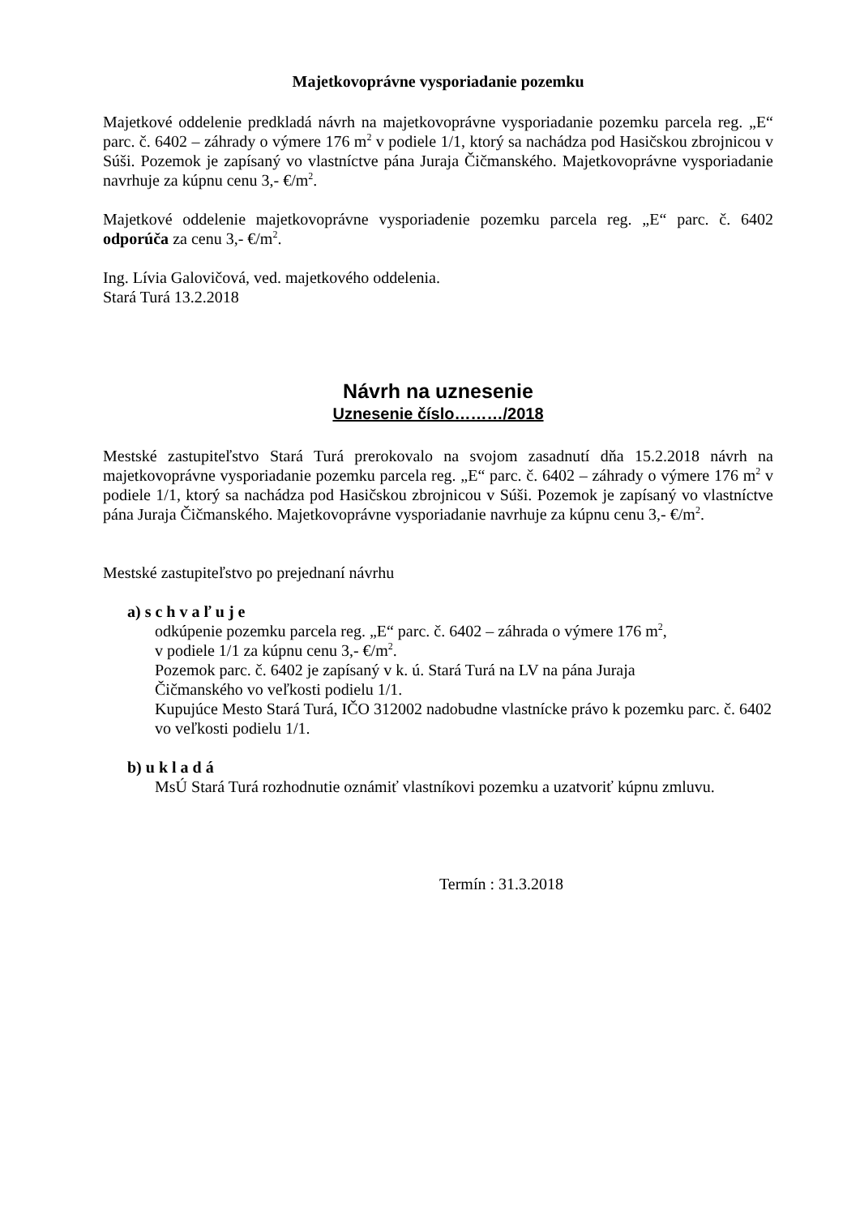Majetkovoprávne vysporiadanie pozemku
Majetkové oddelenie predkladá návrh na majetkovoprávne vysporiadanie pozemku parcela reg. „E“ parc. č. 6402 – záhrady o výmere 176 m<sup>2</sup> v podiele 1/1, ktorý sa nachádza pod Hasičskou zbrojnicou v Súši. Pozemok je zapísaný vo vlastníctve pána Juraja Čičmanského. Majetkovoprávne vysporiadanie navrhuje za kúpnu cenu 3,- €/m<sup>2</sup>.
Majetkové oddelenie majetkovoprávne vysporiadenie pozemku parcela reg. „E“ parc. č. 6402 odporúča za cenu 3,- €/m<sup>2</sup>.
Ing. Lívia Galovičová, ved. majetkového oddelenia.
Stará Turá 13.2.2018
Návrh na uznesenie
Uznesenie číslo………/2018
Mestské zastupiteľstvo Stará Turá prerokovalo na svojom zasadnutí dňa 15.2.2018 návrh na majetkovoprávne vysporiadanie pozemku parcela reg. „E“ parc. č. 6402 – záhrady o výmere 176 m<sup>2</sup> v podiele 1/1, ktorý sa nachádza pod Hasičskou zbrojnicou v Súši. Pozemok je zapísaný vo vlastníctve pána Juraja Čičmanského. Majetkovoprávne vysporiadanie navrhuje za kúpnu cenu 3,- €/m<sup>2</sup>.
Mestské zastupiteľstvo po prejednaní návrhu
a) s c h v a ľ u j e
odkúpenie pozemku parcela reg. „E“ parc. č. 6402 – záhrada o výmere 176 m<sup>2</sup>,
v podiele 1/1 za kúpnu cenu 3,- €/m<sup>2</sup>.
Pozemok parc. č. 6402 je zapísaný v k. ú. Stará Turá na LV na pána Juraja
Čičmanského vo veľkosti podielu 1/1.
Kupujúce Mesto Stará Turá, IČO 312002 nadobudne vlastnícke právo k pozemku parc. č. 6402 vo veľkosti podielu 1/1.
b) u k l a d á
MsÚ Stará Turá rozhodnutie oznámiť vlastníkovi pozemku a uzatvoriť kúpnu zmluvu.
Termín : 31.3.2018